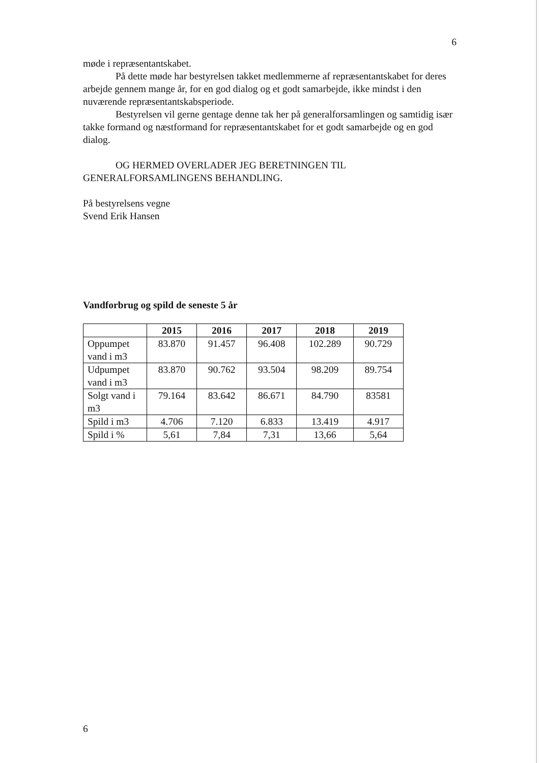6
møde i repræsentantskabet.
På dette møde har bestyrelsen takket medlemmerne af repræsentantskabet for deres arbejde gennem mange år, for en god dialog og et godt samarbejde, ikke mindst i den nuværende repræsentantskabsperiode.
Bestyrelsen vil gerne gentage denne tak her på generalforsamlingen og samtidig især takke formand og næstformand for repræsentantskabet for et godt samarbejde og en god dialog.
OG HERMED OVERLADER JEG BERETNINGEN TIL GENERALFORSAMLINGENS BEHANDLING.
På bestyrelsens vegne
Svend Erik Hansen
Vandforbrug og spild de seneste 5 år
| | 2015 | 2016 | 2017 | 2018 | 2019 |
| --- | --- | --- | --- | --- | --- |
| Oppumpet vand i m3 | 83.870 | 91.457 | 96.408 | 102.289 | 90.729 |
| Udpumpet vand i m3 | 83.870 | 90.762 | 93.504 | 98.209 | 89.754 |
| Solgt vand i m3 | 79.164 | 83.642 | 86.671 | 84.790 | 83581 |
| Spild i m3 | 4.706 | 7.120 | 6.833 | 13.419 | 4.917 |
| Spild i % | 5,61 | 7,84 | 7,31 | 13,66 | 5,64 |
6